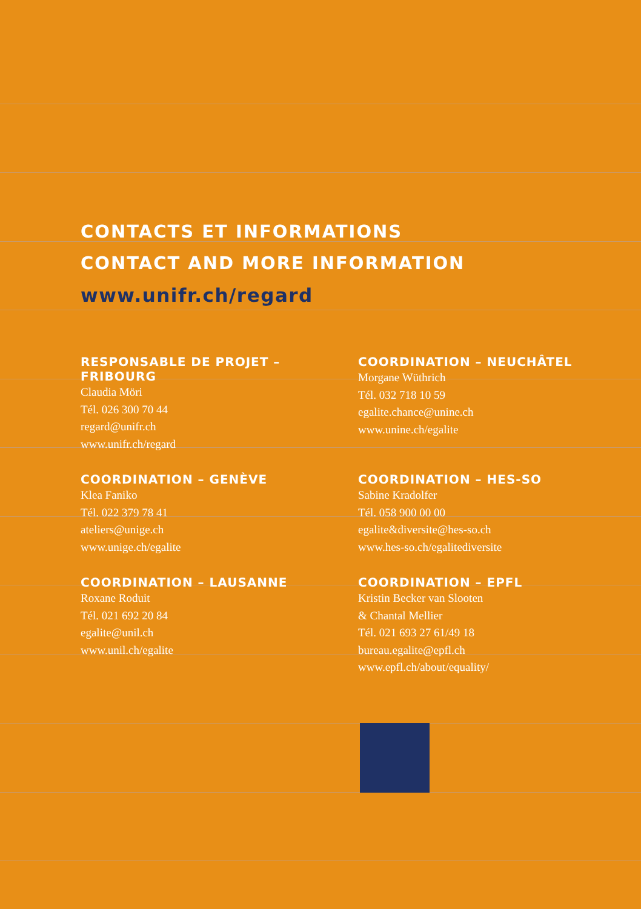CONTACTS ET INFORMATIONS
CONTACT AND MORE INFORMATION
www.unifr.ch/regard
RESPONSABLE DE PROJET – FRIBOURG
Claudia Möri
Tél. 026 300 70 44
regard@unifr.ch
www.unifr.ch/regard
COORDINATION – NEUCHÂTEL
Morgane Wüthrich
Tél. 032 718 10 59
egalite.chance@unine.ch
www.unine.ch/egalite
COORDINATION – GENÈVE
Klea Faniko
Tél. 022 379 78 41
ateliers@unige.ch
www.unige.ch/egalite
COORDINATION – HES-SO
Sabine Kradolfer
Tél. 058 900 00 00
egalite&diversite@hes-so.ch
www.hes-so.ch/egalitediversite
COORDINATION – LAUSANNE
Roxane Roduit
Tél. 021 692 20 84
egalite@unil.ch
www.unil.ch/egalite
COORDINATION – EPFL
Kristin Becker van Slooten
& Chantal Mellier
Tél. 021 693 27 61/49 18
bureau.egalite@epfl.ch
www.epfl.ch/about/equality/